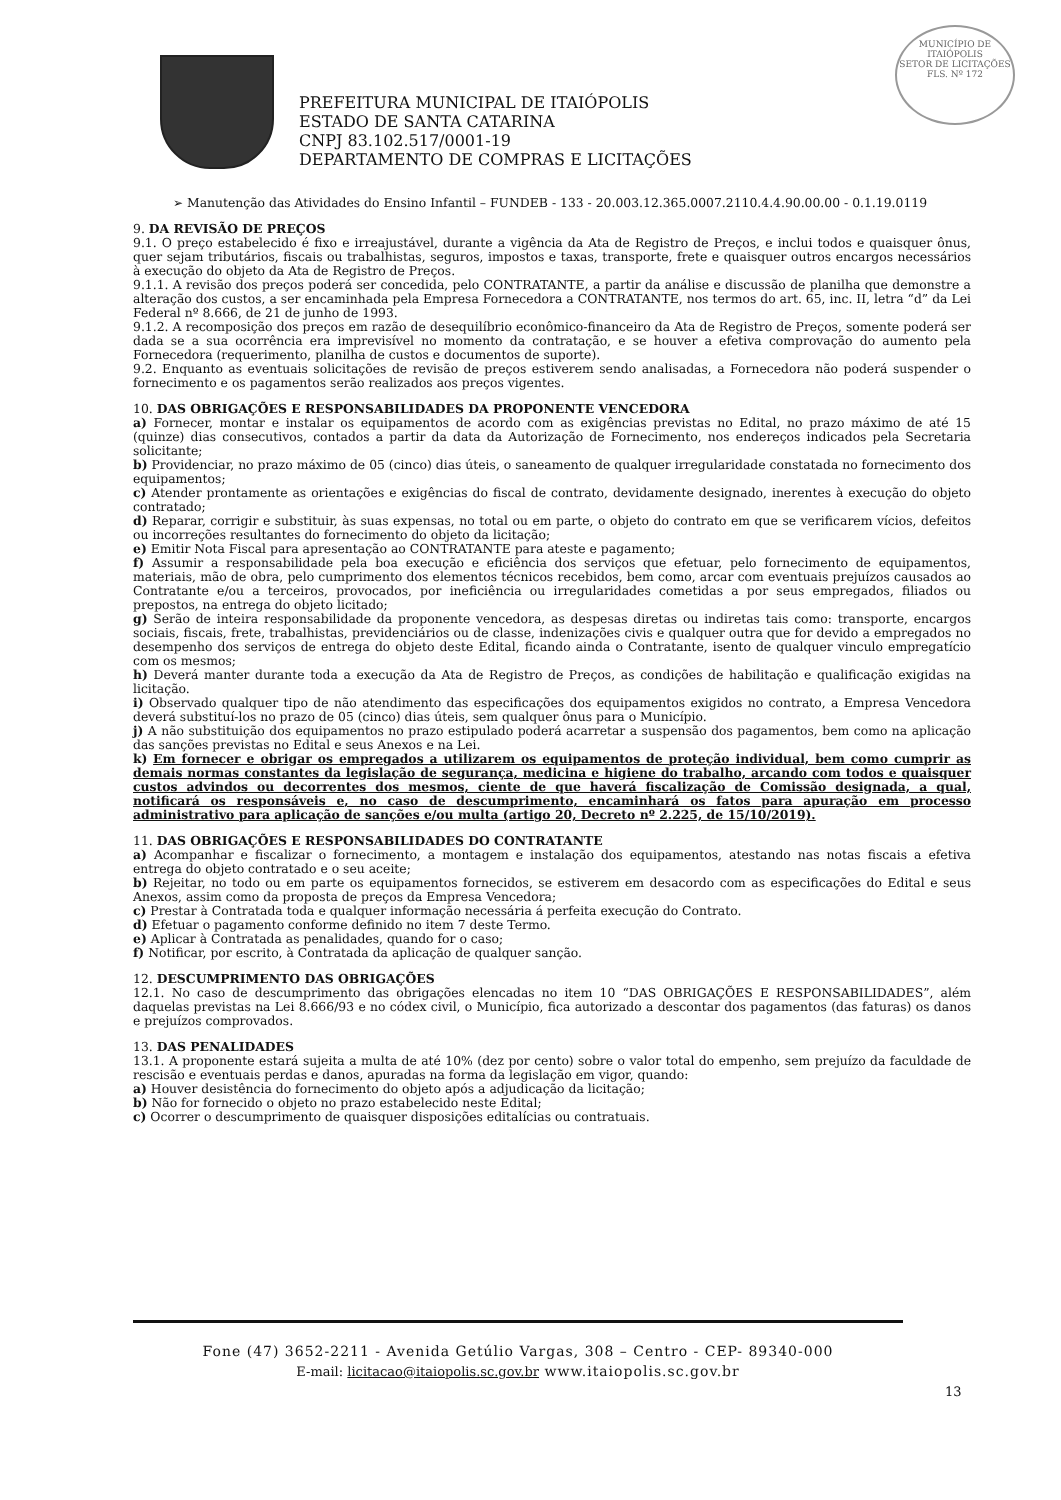PREFEITURA MUNICIPAL DE ITAIÓPOLIS
ESTADO DE SANTA CATARINA
CNPJ 83.102.517/0001-19
DEPARTAMENTO DE COMPRAS E LICITAÇÕES
MUNICÍPIO DE
ITAIÓPOLIS
SETOR DE LICITAÇÕES
FLS. Nº 172
➢ Manutenção das Atividades do Ensino Infantil – FUNDEB - 133 - 20.003.12.365.0007.2110.4.4.90.00.00 - 0.1.19.0119
9. DA REVISÃO DE PREÇOS
9.1. O preço estabelecido é fixo e irreajustável, durante a vigência da Ata de Registro de Preços, e inclui todos e quaisquer ônus, quer sejam tributários, fiscais ou trabalhistas, seguros, impostos e taxas, transporte, frete e quaisquer outros encargos necessários à execução do objeto da Ata de Registro de Preços.
9.1.1. A revisão dos preços poderá ser concedida, pelo CONTRATANTE, a partir da análise e discussão de planilha que demonstre a alteração dos custos, a ser encaminhada pela Empresa Fornecedora a CONTRATANTE, nos termos do art. 65, inc. II, letra “d” da Lei Federal nº 8.666, de 21 de junho de 1993.
9.1.2. A recomposição dos preços em razão de desequilíbrio econômico-financeiro da Ata de Registro de Preços, somente poderá ser dada se a sua ocorrência era imprevisível no momento da contratação, e se houver a efetiva comprovação do aumento pela Fornecedora (requerimento, planilha de custos e documentos de suporte).
9.2. Enquanto as eventuais solicitações de revisão de preços estiverem sendo analisadas, a Fornecedora não poderá suspender o fornecimento e os pagamentos serão realizados aos preços vigentes.
10. DAS OBRIGAÇÕES E RESPONSABILIDADES DA PROPONENTE VENCEDORA
a) Fornecer, montar e instalar os equipamentos de acordo com as exigências previstas no Edital, no prazo máximo de até 15 (quinze) dias consecutivos, contados a partir da data da Autorização de Fornecimento, nos endereços indicados pela Secretaria solicitante;
b) Providenciar, no prazo máximo de 05 (cinco) dias úteis, o saneamento de qualquer irregularidade constatada no fornecimento dos equipamentos;
c) Atender prontamente as orientações e exigências do fiscal de contrato, devidamente designado, inerentes à execução do objeto contratado;
d) Reparar, corrigir e substituir, às suas expensas, no total ou em parte, o objeto do contrato em que se verificarem vícios, defeitos ou incorreções resultantes do fornecimento do objeto da licitação;
e) Emitir Nota Fiscal para apresentação ao CONTRATANTE para ateste e pagamento;
f) Assumir a responsabilidade pela boa execução e eficiência dos serviços que efetuar, pelo fornecimento de equipamentos, materiais, mão de obra, pelo cumprimento dos elementos técnicos recebidos, bem como, arcar com eventuais prejuízos causados ao Contratante e/ou a terceiros, provocados, por ineficiência ou irregularidades cometidas a por seus empregados, filiados ou prepostos, na entrega do objeto licitado;
g) Serão de inteira responsabilidade da proponente vencedora, as despesas diretas ou indiretas tais como: transporte, encargos sociais, fiscais, frete, trabalhistas, previdenciários ou de classe, indenizações civis e qualquer outra que for devido a empregados no desempenho dos serviços de entrega do objeto deste Edital, ficando ainda o Contratante, isento de qualquer vinculo empregatício com os mesmos;
h) Deverá manter durante toda a execução da Ata de Registro de Preços, as condições de habilitação e qualificação exigidas na licitação.
i) Observado qualquer tipo de não atendimento das especificações dos equipamentos exigidos no contrato, a Empresa Vencedora deverá substituí-los no prazo de 05 (cinco) dias úteis, sem qualquer ônus para o Município.
j) A não substituição dos equipamentos no prazo estipulado poderá acarretar a suspensão dos pagamentos, bem como na aplicação das sanções previstas no Edital e seus Anexos e na Lei.
k) Em fornecer e obrigar os empregados a utilizarem os equipamentos de proteção individual, bem como cumprir as demais normas constantes da legislação de segurança, medicina e higiene do trabalho, arcando com todos e quaisquer custos advindos ou decorrentes dos mesmos, ciente de que haverá fiscalização de Comissão designada, a qual, notificará os responsáveis e, no caso de descumprimento, encaminhará os fatos para apuração em processo administrativo para aplicação de sanções e/ou multa (artigo 20, Decreto nº 2.225, de 15/10/2019).
11. DAS OBRIGAÇÕES E RESPONSABILIDADES DO CONTRATANTE
a) Acompanhar e fiscalizar o fornecimento, a montagem e instalação dos equipamentos, atestando nas notas fiscais a efetiva entrega do objeto contratado e o seu aceite;
b) Rejeitar, no todo ou em parte os equipamentos fornecidos, se estiverem em desacordo com as especificações do Edital e seus Anexos, assim como da proposta de preços da Empresa Vencedora;
c) Prestar à Contratada toda e qualquer informação necessária á perfeita execução do Contrato.
d) Efetuar o pagamento conforme definido no item 7 deste Termo.
e) Aplicar à Contratada as penalidades, quando for o caso;
f) Notificar, por escrito, à Contratada da aplicação de qualquer sanção.
12. DESCUMPRIMENTO DAS OBRIGAÇÕES
12.1. No caso de descumprimento das obrigações elencadas no item 10 “DAS OBRIGAÇÕES E RESPONSABILIDADES”, além daquelas previstas na Lei 8.666/93 e no códex civil, o Município, fica autorizado a descontar dos pagamentos (das faturas) os danos e prejuízos comprovados.
13. DAS PENALIDADES
13.1. A proponente estará sujeita a multa de até 10% (dez por cento) sobre o valor total do empenho, sem prejuízo da faculdade de rescisão e eventuais perdas e danos, apuradas na forma da legislação em vigor, quando:
a) Houver desistência do fornecimento do objeto após a adjudicação da licitação;
b) Não for fornecido o objeto no prazo estabelecido neste Edital;
c) Ocorrer o descumprimento de quaisquer disposições editalícias ou contratuais.
Fone (47) 3652-2211 - Avenida Getúlio Vargas, 308 – Centro - CEP- 89340-000
E-mail: licitacao@itaiopolis.sc.gov.br www.itaiopolis.sc.gov.br
13